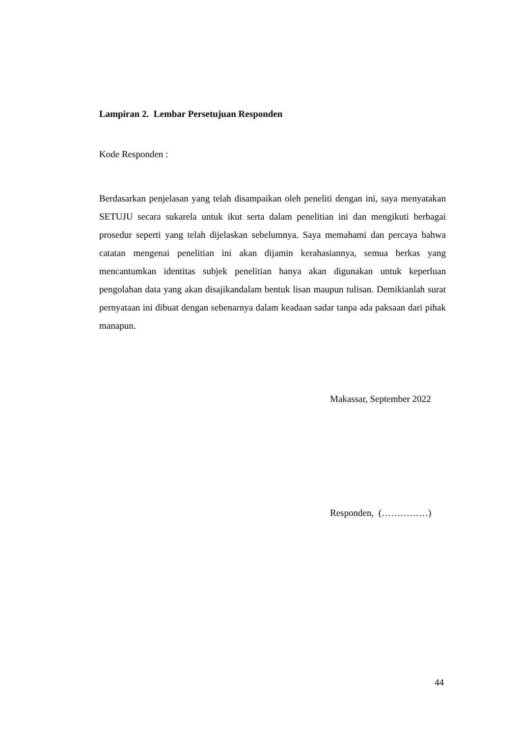Lampiran 2. Lembar Persetujuan Responden
Kode Responden :
Berdasarkan penjelasan yang telah disampaikan oleh peneliti dengan ini, saya menyatakan SETUJU secara sukarela untuk ikut serta dalam penelitian ini dan mengikuti berbagai prosedur seperti yang telah dijelaskan sebelumnya. Saya memahami dan percaya bahwa catatan mengenai penelitian ini akan dijamin kerahasiannya, semua berkas yang mencantumkan identitas subjek penelitian hanya akan digunakan untuk keperluan pengolahan data yang akan disajikandalam bentuk lisan maupun tulisan. Demikianlah surat pernyataan ini dibuat dengan sebenarnya dalam keadaan sadar tanpa ada paksaan dari pihak manapun.
Makassar, September 2022
Responden, (……………)
44